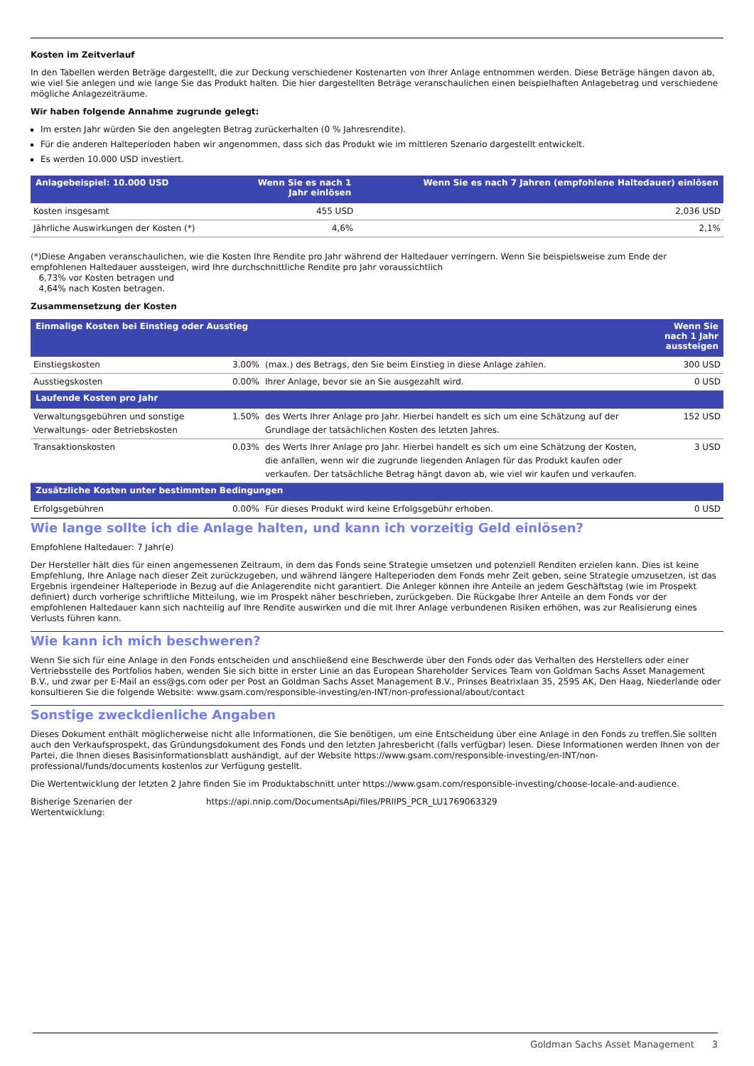Kosten im Zeitverlauf
In den Tabellen werden Beträge dargestellt, die zur Deckung verschiedener Kostenarten von Ihrer Anlage entnommen werden. Diese Beträge hängen davon ab, wie viel Sie anlegen und wie lange Sie das Produkt halten. Die hier dargestellten Beträge veranschaulichen einen beispielhaften Anlagebetrag und verschiedene mögliche Anlagezeiträume.
Wir haben folgende Annahme zugrunde gelegt:
Im ersten Jahr würden Sie den angelegten Betrag zurückerhalten (0 % Jahresrendite).
Für die anderen Halteperioden haben wir angenommen, dass sich das Produkt wie im mittleren Szenario dargestellt entwickelt.
Es werden 10.000 USD investiert.
| Anlagebeispiel: 10.000 USD | Wenn Sie es nach 1 Jahr einlösen | Wenn Sie es nach 7 Jahren (empfohlene Haltedauer) einlösen |
| --- | --- | --- |
| Kosten insgesamt | 455 USD | 2,036 USD |
| Jährliche Auswirkungen der Kosten (*) | 4,6% | 2,1% |
(*)Diese Angaben veranschaulichen, wie die Kosten Ihre Rendite pro Jahr während der Haltedauer verringern. Wenn Sie beispielsweise zum Ende der empfohlenen Haltedauer aussteigen, wird Ihre durchschnittliche Rendite pro Jahr voraussichtlich
6,73% vor Kosten betragen und
4,64% nach Kosten betragen.
Zusammensetzung der Kosten
| Einmalige Kosten bei Einstieg oder Ausstieg | | | Wenn Sie nach 1 Jahr aussteigen |
| --- | --- | --- | --- |
| Einstiegskosten | 3.00% | (max.) des Betrags, den Sie beim Einstieg in diese Anlage zahlen. | 300 USD |
| Ausstiegskosten | 0.00% | Ihrer Anlage, bevor sie an Sie ausgezahlt wird. | 0 USD |
| Laufende Kosten pro Jahr | | | |
| Verwaltungsgebühren und sonstige Verwaltungs- oder Betriebskosten | 1.50% | des Werts Ihrer Anlage pro Jahr. Hierbei handelt es sich um eine Schätzung auf der Grundlage der tatsächlichen Kosten des letzten Jahres. | 152 USD |
| Transaktionskosten | 0.03% | des Werts Ihrer Anlage pro Jahr. Hierbei handelt es sich um eine Schätzung der Kosten, die anfallen, wenn wir die zugrunde liegenden Anlagen für das Produkt kaufen oder verkaufen. Der tatsächliche Betrag hängt davon ab, wie viel wir kaufen und verkaufen. | 3 USD |
| Zusätzliche Kosten unter bestimmten Bedingungen | | | |
| Erfolgsgebühren | 0.00% | Für dieses Produkt wird keine Erfolgsgebühr erhoben. | 0 USD |
Wie lange sollte ich die Anlage halten, und kann ich vorzeitig Geld einlösen?
Empfohlene Haltedauer: 7 Jahr(e)
Der Hersteller hält dies für einen angemessenen Zeitraum, in dem das Fonds seine Strategie umsetzen und potenziell Renditen erzielen kann. Dies ist keine Empfehlung, Ihre Anlage nach dieser Zeit zurückzugeben, und während längere Halteperioden dem Fonds mehr Zeit geben, seine Strategie umzusetzen, ist das Ergebnis irgendeiner Halteperiode in Bezug auf die Anlagerendite nicht garantiert. Die Anleger können ihre Anteile an jedem Geschäftstag (wie im Prospekt definiert) durch vorherige schriftliche Mitteilung, wie im Prospekt näher beschrieben, zurückgeben. Die Rückgabe Ihrer Anteile an dem Fonds vor der empfohlenen Haltedauer kann sich nachteilig auf Ihre Rendite auswirken und die mit Ihrer Anlage verbundenen Risiken erhöhen, was zur Realisierung eines Verlusts führen kann.
Wie kann ich mich beschweren?
Wenn Sie sich für eine Anlage in den Fonds entscheiden und anschließend eine Beschwerde über den Fonds oder das Verhalten des Herstellers oder einer Vertriebsstelle des Portfolios haben, wenden Sie sich bitte in erster Linie an das European Shareholder Services Team von Goldman Sachs Asset Management B.V., und zwar per E-Mail an ess@gs.com oder per Post an Goldman Sachs Asset Management B.V., Prinses Beatrixlaan 35, 2595 AK, Den Haag, Niederlande oder konsultieren Sie die folgende Website: www.gsam.com/responsible-investing/en-INT/non-professional/about/contact
Sonstige zweckdienliche Angaben
Dieses Dokument enthält möglicherweise nicht alle Informationen, die Sie benötigen, um eine Entscheidung über eine Anlage in den Fonds zu treffen.Sie sollten auch den Verkaufsprospekt, das Gründungsdokument des Fonds und den letzten Jahresbericht (falls verfügbar) lesen. Diese Informationen werden Ihnen von der Partei, die Ihnen dieses Basisinformationsblatt aushändigt, auf der Website https://www.gsam.com/responsible-investing/en-INT/non-professional/funds/documents kostenlos zur Verfügung gestellt.
Die Wertentwicklung der letzten 2 Jahre finden Sie im Produktabschnitt unter https://www.gsam.com/responsible-investing/choose-locale-and-audience.
Bisherige Szenarien der Wertentwicklung:
https://api.nnip.com/DocumentsApi/files/PRIIPS_PCR_LU1769063329
Goldman Sachs Asset Management 3